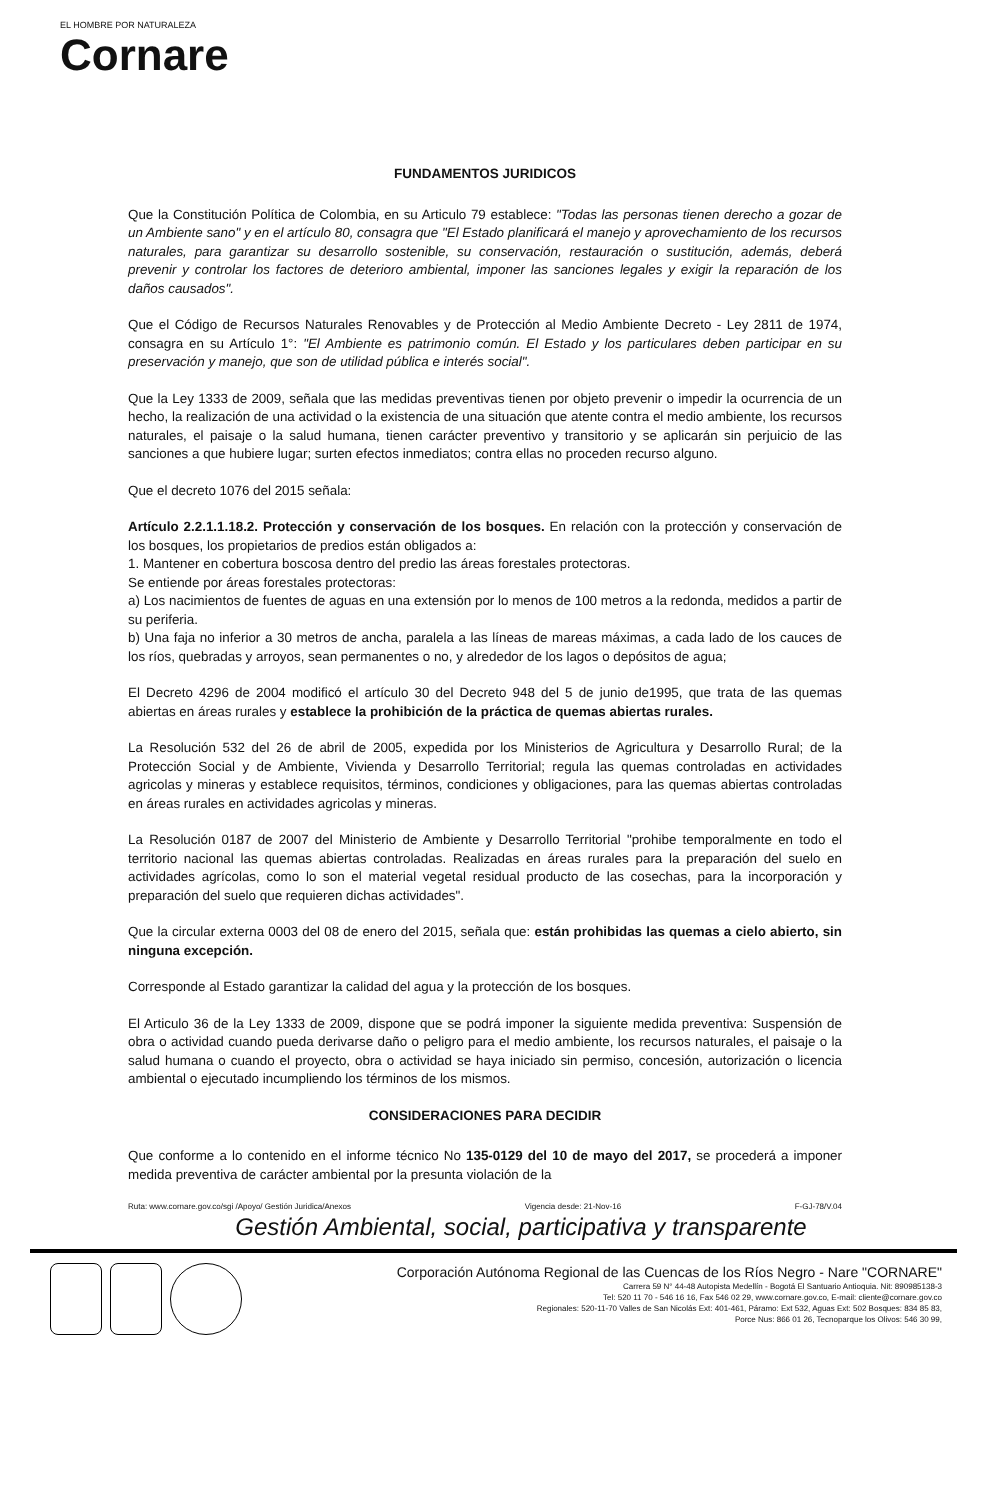EL HOMBRE POR NATURALEZA
Cornare
FUNDAMENTOS JURIDICOS
Que la Constitución Política de Colombia, en su Articulo 79 establece: "Todas las personas tienen derecho a gozar de un Ambiente sano" y en el artículo 80, consagra que "El Estado planificará el manejo y aprovechamiento de los recursos naturales, para garantizar su desarrollo sostenible, su conservación, restauración o sustitución, además, deberá prevenir y controlar los factores de deterioro ambiental, imponer las sanciones legales y exigir la reparación de los daños causados".
Que el Código de Recursos Naturales Renovables y de Protección al Medio Ambiente Decreto - Ley 2811 de 1974, consagra en su Artículo 1°: "El Ambiente es patrimonio común. El Estado y los particulares deben participar en su preservación y manejo, que son de utilidad pública e interés social".
Que la Ley 1333 de 2009, señala que las medidas preventivas tienen por objeto prevenir o impedir la ocurrencia de un hecho, la realización de una actividad o la existencia de una situación que atente contra el medio ambiente, los recursos naturales, el paisaje o la salud humana, tienen carácter preventivo y transitorio y se aplicarán sin perjuicio de las sanciones a que hubiere lugar; surten efectos inmediatos; contra ellas no proceden recurso alguno.
Que el decreto 1076 del 2015 señala:
Artículo 2.2.1.1.18.2. Protección y conservación de los bosques. En relación con la protección y conservación de los bosques, los propietarios de predios están obligados a:
1. Mantener en cobertura boscosa dentro del predio las áreas forestales protectoras.
Se entiende por áreas forestales protectoras:
a) Los nacimientos de fuentes de aguas en una extensión por lo menos de 100 metros a la redonda, medidos a partir de su periferia.
b) Una faja no inferior a 30 metros de ancha, paralela a las líneas de mareas máximas, a cada lado de los cauces de los ríos, quebradas y arroyos, sean permanentes o no, y alrededor de los lagos o depósitos de agua;
El Decreto 4296 de 2004 modificó el artículo 30 del Decreto 948 del 5 de junio de1995, que trata de las quemas abiertas en áreas rurales y establece la prohibición de la práctica de quemas abiertas rurales.
La Resolución 532 del 26 de abril de 2005, expedida por los Ministerios de Agricultura y Desarrollo Rural; de la Protección Social y de Ambiente, Vivienda y Desarrollo Territorial; regula las quemas controladas en actividades agricolas y mineras y establece requisitos, términos, condiciones y obligaciones, para las quemas abiertas controladas en áreas rurales en actividades agricolas y mineras.
La Resolución 0187 de 2007 del Ministerio de Ambiente y Desarrollo Territorial "prohibe temporalmente en todo el territorio nacional las quemas abiertas controladas. Realizadas en áreas rurales para la preparación del suelo en actividades agrícolas, como lo son el material vegetal residual producto de las cosechas, para la incorporación y preparación del suelo que requieren dichas actividades".
Que la circular externa 0003 del 08 de enero del 2015, señala que: están prohibidas las quemas a cielo abierto, sin ninguna excepción.
Corresponde al Estado garantizar la calidad del agua y la protección de los bosques.
El Articulo 36 de la Ley 1333 de 2009, dispone que se podrá imponer la siguiente medida preventiva: Suspensión de obra o actividad cuando pueda derivarse daño o peligro para el medio ambiente, los recursos naturales, el paisaje o la salud humana o cuando el proyecto, obra o actividad se haya iniciado sin permiso, concesión, autorización o licencia ambiental o ejecutado incumpliendo los términos de los mismos.
CONSIDERACIONES PARA DECIDIR
Que conforme a lo contenido en el informe técnico No 135-0129 del 10 de mayo del 2017, se procederá a imponer medida preventiva de carácter ambiental por la presunta violación de la
Ruta: www.cornare.gov.co/sgi /Apoyo/ Gestión Juridica/Anexos Vigencia desde: 21-Nov-16 F-GJ-78/V.04
Gestión Ambiental, social, participativa y transparente
Corporación Autónoma Regional de las Cuencas de los Ríos Negro - Nare "CORNARE"
Carrera 59 N° 44-48 Autopista Medellín - Bogotá El Santuario Antioquia. Nit: 890985138-3
Tel: 520 11 70 - 546 16 16, Fax 546 02 29, www.cornare.gov.co, E-mail: cliente@cornare.gov.co
Regionales: 520-11-70 Valles de San Nicolás Ext: 401-461, Páramo: Ext 532, Aguas Ext: 502 Bosques: 834 85 83,
Porce Nus: 866 01 26, Tecnoparque los Olivos: 546 30 99,